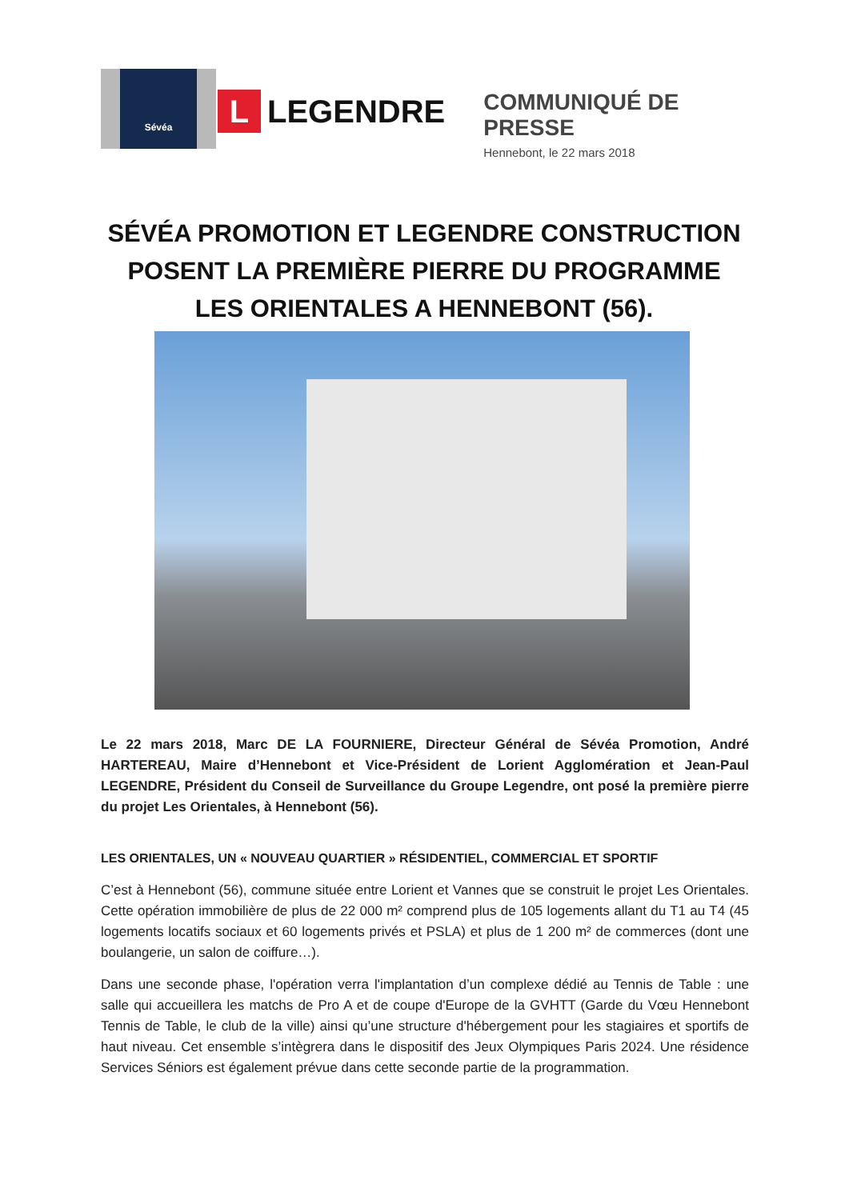Sévéa
L
LEGENDRE
COMMUNIQUÉ DE PRESSE
Hennebont, le 22 mars 2018
SÉVÉA PROMOTION ET LEGENDRE CONSTRUCTION POSENT LA PREMIÈRE PIERRE DU PROGRAMME LES ORIENTALES A HENNEBONT (56).
Le 22 mars 2018, Marc DE LA FOURNIERE, Directeur Général de Sévéa Promotion, André HARTEREAU, Maire d’Hennebont et Vice-Président de Lorient Agglomération et Jean-Paul LEGENDRE, Président du Conseil de Surveillance du Groupe Legendre, ont posé la première pierre du projet Les Orientales, à Hennebont (56).
LES ORIENTALES, UN « NOUVEAU QUARTIER » RÉSIDENTIEL, COMMERCIAL ET SPORTIF
C’est à Hennebont (56), commune située entre Lorient et Vannes que se construit le projet Les Orientales. Cette opération immobilière de plus de 22 000 m² comprend plus de 105 logements allant du T1 au T4 (45 logements locatifs sociaux et 60 logements privés et PSLA) et plus de 1 200 m² de commerces (dont une boulangerie, un salon de coiffure…).
Dans une seconde phase, l'opération verra l'implantation d’un complexe dédié au Tennis de Table : une salle qui accueillera les matchs de Pro A et de coupe d'Europe de la GVHTT (Garde du Vœu Hennebont Tennis de Table, le club de la ville) ainsi qu’une structure d'hébergement pour les stagiaires et sportifs de haut niveau. Cet ensemble s’intègrera dans le dispositif des Jeux Olympiques Paris 2024. Une résidence Services Séniors est également prévue dans cette seconde partie de la programmation.